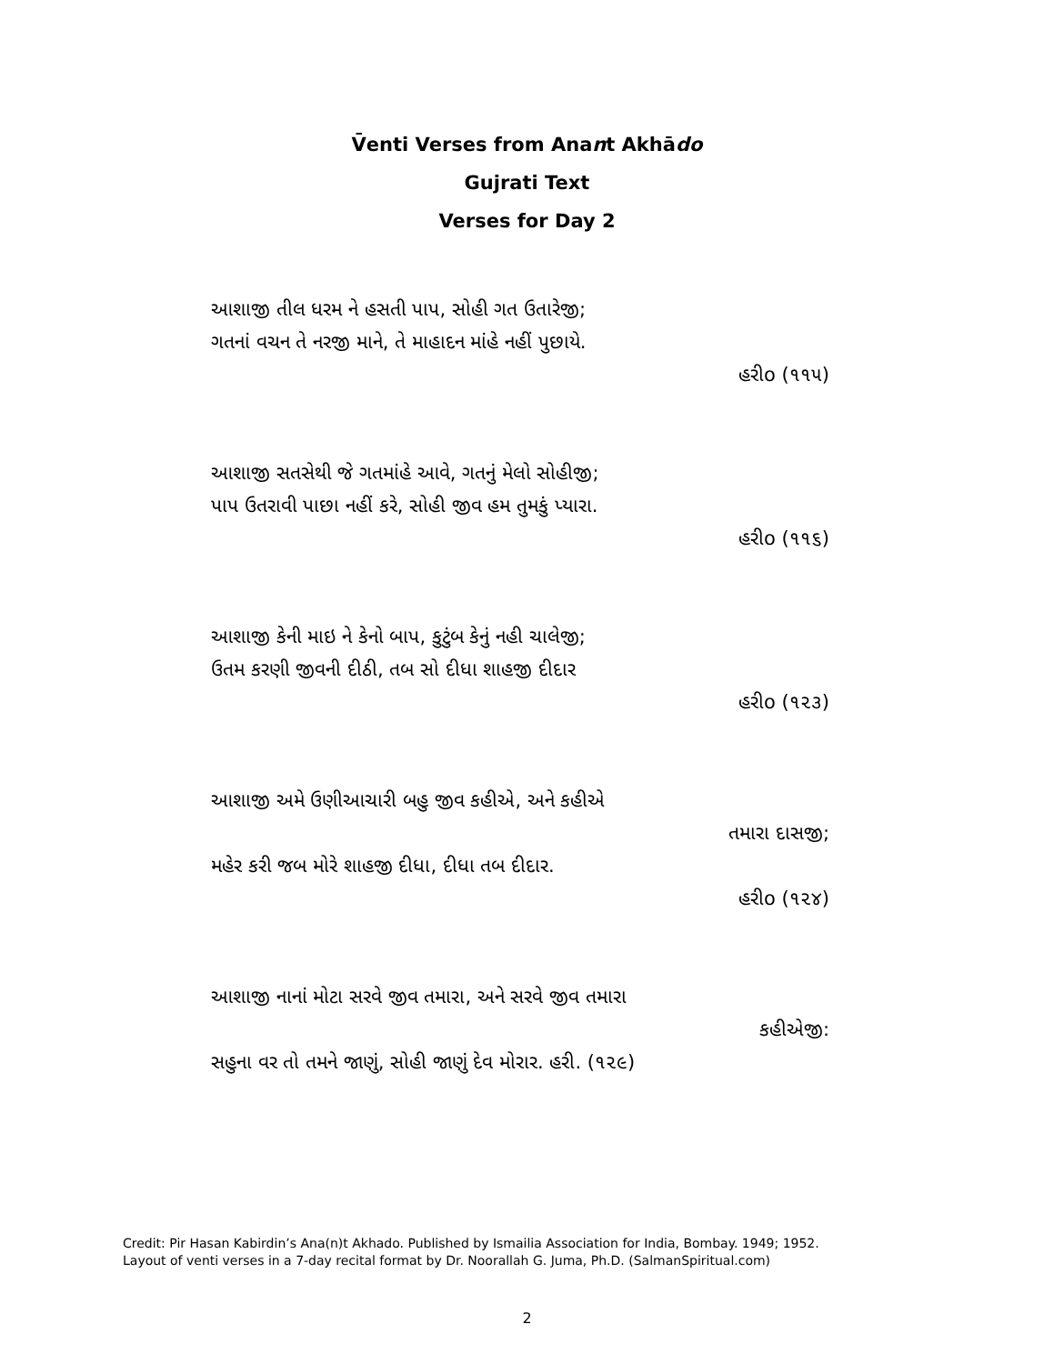V̄enti Verses from Anant Akhādo
Gujrati Text
Verses for Day 2
આશાજી તીલ ધરમ ને હસતી પાપ, સોહી ગત ઉતારેજી;
ગતનાં વચન તે નરજી માને, તે માહાદન માંહે નહીં પુછાયે.
હરીo (૧૧૫)
આશાજી સતસેથી જે ગતમાંહે આવે, ગતનું મેલો સોહીજી;
પાપ ઉતરાવી પાછા નહીં કરે, સોહી જીવ હમ તુમકું પ્યારા.
હરીo (૧૧૬)
આશાજી કેની માઇ ને કેનો બાપ, કુટુંબ કેનું નહી ચાલેજી;
ઉતમ કરણી જીવની દીઠી, તબ સો દીધા શાહજી દીદાર
હરીo (૧૨૩)
આશાજી અમે ઉણીઆચારી બહુ જીવ કહીએ, અને કહીએ
તમારા દાસજી;
મહેર કરી જબ મોરે શાહજી દીધા, દીધા તબ દીદાર.
હરીo (૧૨૪)
આશાજી નાનાં મોટા સરવે જીવ તમારા, અને સરવે જીવ તમારા
કહીએજી:
સહુના વર તો તમને જાણું, સોહી જાણું દેવ મોરાર. હરી. (૧૨૯)
Credit: Pir Hasan Kabirdin’s Ana(n)t Akhado. Published by Ismailia Association for India, Bombay. 1949; 1952.
Layout of venti verses in a 7-day recital format by Dr. Noorallah G. Juma, Ph.D. (SalmanSpiritual.com)
2